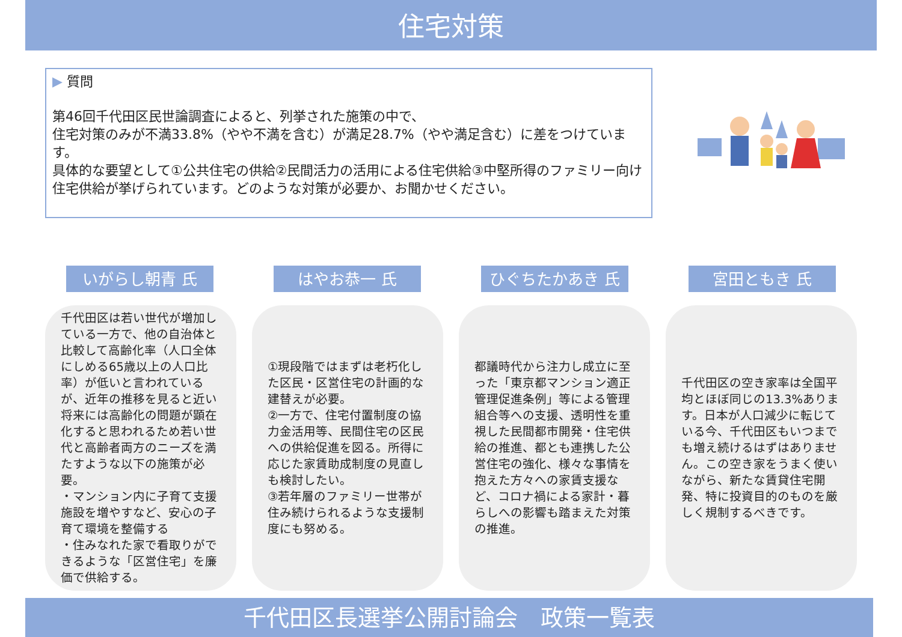住宅対策
▶ 質問
第46回千代田区民世論調査によると、列挙された施策の中で、
住宅対策のみが不満33.8%（やや不満を含む）が満足28.7%（やや満足含む）に差をつけています。
具体的な要望として①公共住宅の供給②民間活力の活用による住宅供給③中堅所得のファミリー向け住宅供給が挙げられています。どのような対策が必要か、お聞かせください。
いがらし朝青 氏 はやお恭一 氏 ひぐちたかあき 氏 宮田ともき 氏
千代田区は若い世代が増加している一方で、他の自治体と比較して高齢化率（人口全体にしめる65歳以上の人口比率）が低いと言われているが、近年の推移を見ると近い将来には高齢化の問題が顕在化すると思われるため若い世代と高齢者両方のニーズを満たすような以下の施策が必要。
・マンション内に子育て支援施設を増やすなど、安心の子育て環境を整備する
・住みなれた家で看取りができるような「区営住宅」を廉価で供給する。
①現段階ではまずは老朽化した区民・区営住宅の計画的な建替えが必要。
②一方で、住宅付置制度の協力金活用等、民間住宅の区民への供給促進を図る。所得に応じた家賃助成制度の見直しも検討したい。
③若年層のファミリー世帯が住み続けられるような支援制度にも努める。
都議時代から注力し成立に至った「東京都マンション適正管理促進条例」等による管理組合等への支援、透明性を重視した民間都市開発・住宅供給の推進、都とも連携した公営住宅の強化、様々な事情を抱えた方々への家賃支援など、コロナ禍による家計・暮らしへの影響も踏まえた対策の推進。
千代田区の空き家率は全国平均とほぼ同じの13.3%あります。日本が人口減少に転じている今、千代田区もいつまでも増え続けるはずはありません。この空き家をうまく使いながら、新たな賃貸住宅開発、特に投資目的のものを厳しく規制するべきです。
千代田区長選挙公開討論会　政策一覧表